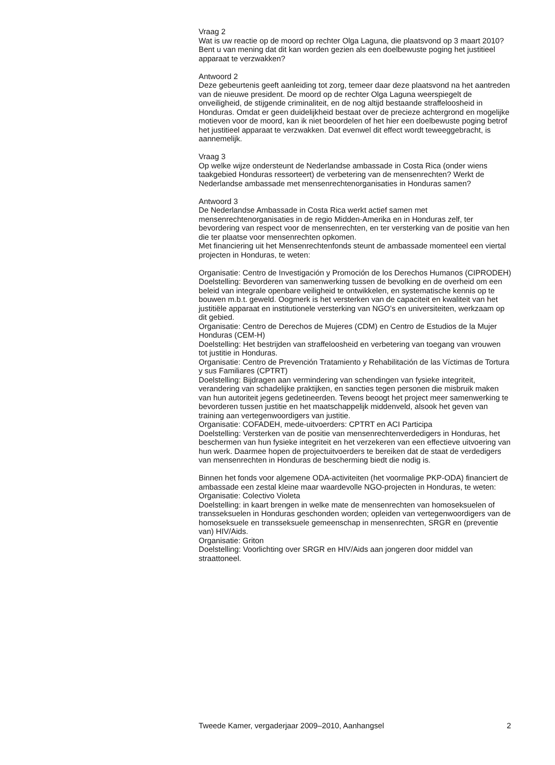Vraag 2
Wat is uw reactie op de moord op rechter Olga Laguna, die plaatsvond op 3 maart 2010? Bent u van mening dat dit kan worden gezien als een doelbewuste poging het justitieel apparaat te verzwakken?
Antwoord 2
Deze gebeurtenis geeft aanleiding tot zorg, temeer daar deze plaatsvond na het aantreden van de nieuwe president. De moord op de rechter Olga Laguna weerspiegelt de onveiligheid, de stijgende criminaliteit, en de nog altijd bestaande straffeloosheid in Honduras. Omdat er geen duidelijkheid bestaat over de precieze achtergrond en mogelijke motieven voor de moord, kan ik niet beoordelen of het hier een doelbewuste poging betrof het justitieel apparaat te verzwakken. Dat evenwel dit effect wordt teweeggebracht, is aannemelijk.
Vraag 3
Op welke wijze ondersteunt de Nederlandse ambassade in Costa Rica (onder wiens taakgebied Honduras ressorteert) de verbetering van de mensenrechten? Werkt de Nederlandse ambassade met mensenrechtenorganisaties in Honduras samen?
Antwoord 3
De Nederlandse Ambassade in Costa Rica werkt actief samen met mensenrechtenorganisaties in de regio Midden-Amerika en in Honduras zelf, ter bevordering van respect voor de mensenrechten, en ter versterking van de positie van hen die ter plaatse voor mensenrechten opkomen.
Met financiering uit het Mensenrechtenfonds steunt de ambassade momenteel een viertal projecten in Honduras, te weten:
Organisatie: Centro de Investigación y Promoción de los Derechos Humanos (CIPRODEH)
Doelstelling: Bevorderen van samenwerking tussen de bevolking en de overheid om een beleid van integrale openbare veiligheid te ontwikkelen, en systematische kennis op te bouwen m.b.t. geweld. Oogmerk is het versterken van de capaciteit en kwaliteit van het justitiële apparaat en institutionele versterking van NGO’s en universiteiten, werkzaam op dit gebied.
Organisatie: Centro de Derechos de Mujeres (CDM) en Centro de Estudios de la Mujer Honduras (CEM-H)
Doelstelling: Het bestrijden van straffeloosheid en verbetering van toegang van vrouwen tot justitie in Honduras.
Organisatie: Centro de Prevención Tratamiento y Rehabilitación de las Víctimas de Tortura y sus Familiares (CPTRT)
Doelstelling: Bijdragen aan vermindering van schendingen van fysieke integriteit, verandering van schadelijke praktijken, en sancties tegen personen die misbruik maken van hun autoriteit jegens gedetineerden. Tevens beoogt het project meer samenwerking te bevorderen tussen justitie en het maatschappelijk middenveld, alsook het geven van training aan vertegenwoordigers van justitie.
Organisatie: COFADEH, mede-uitvoerders: CPTRT en ACI Participa
Doelstelling: Versterken van de positie van mensenrechtenverdedigers in Honduras, het beschermen van hun fysieke integriteit en het verzekeren van een effectieve uitvoering van hun werk. Daarmee hopen de projectuitvoerders te bereiken dat de staat de verdedigers van mensenrechten in Honduras de bescherming biedt die nodig is.
Binnen het fonds voor algemene ODA-activiteiten (het voormalige PKP-ODA) financiert de ambassade een zestal kleine maar waardevolle NGO-projecten in Honduras, te weten:
Organisatie: Colectivo Violeta
Doelstelling: in kaart brengen in welke mate de mensenrechten van homoseksuelen of transseksuelen in Honduras geschonden worden; opleiden van vertegenwoordigers van de homoseksuele en transseksuele gemeenschap in mensenrechten, SRGR en (preventie van) HIV/Aids.
Organisatie: Griton
Doelstelling: Voorlichting over SRGR en HIV/Aids aan jongeren door middel van straattoneel.
Tweede Kamer, vergaderjaar 2009–2010, Aanhangsel 2